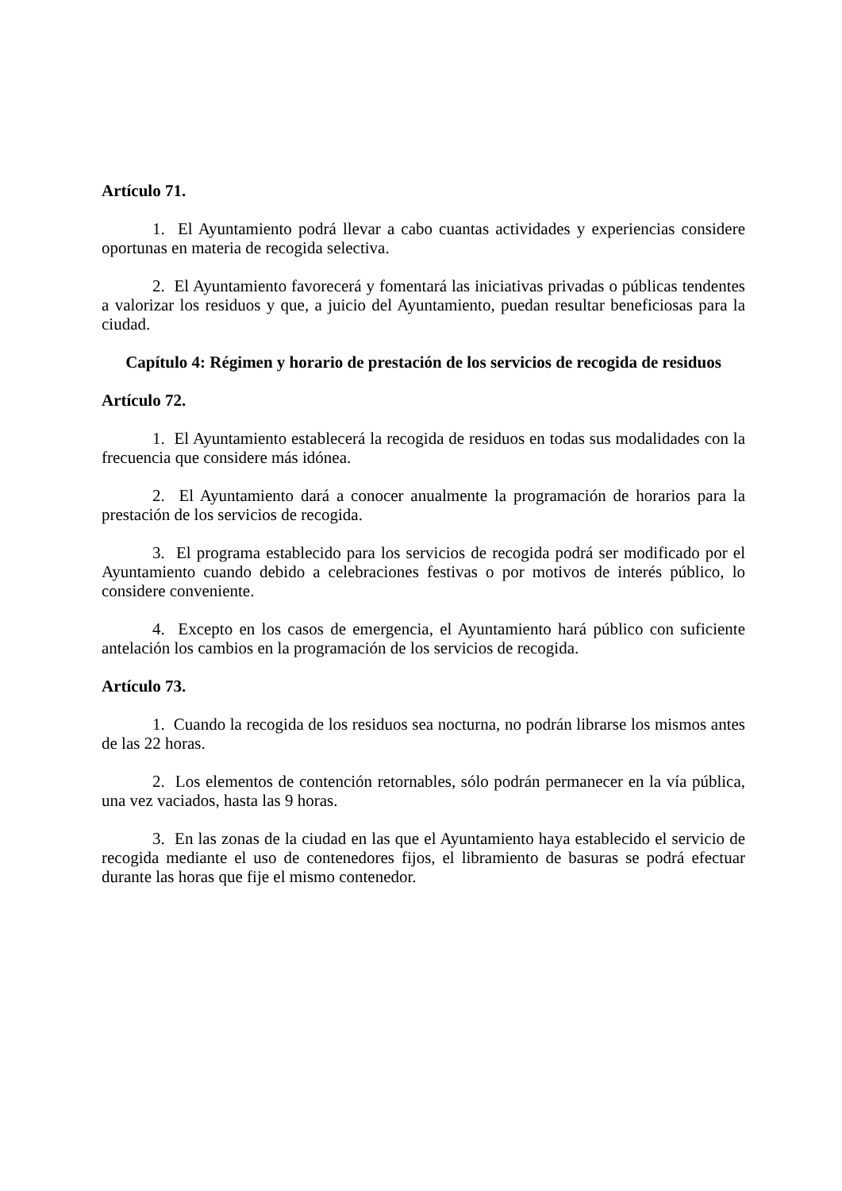Artículo 71.
1. El Ayuntamiento podrá llevar a cabo cuantas actividades y experiencias considere oportunas en materia de recogida selectiva.
2. El Ayuntamiento favorecerá y fomentará las iniciativas privadas o públicas tendentes a valorizar los residuos y que, a juicio del Ayuntamiento, puedan resultar beneficiosas para la ciudad.
Capítulo 4: Régimen y horario de prestación de los servicios de recogida de residuos
Artículo 72.
1. El Ayuntamiento establecerá la recogida de residuos en todas sus modalidades con la frecuencia que considere más idónea.
2. El Ayuntamiento dará a conocer anualmente la programación de horarios para la prestación de los servicios de recogida.
3. El programa establecido para los servicios de recogida podrá ser modificado por el Ayuntamiento cuando debido a celebraciones festivas o por motivos de interés público, lo considere conveniente.
4. Excepto en los casos de emergencia, el Ayuntamiento hará público con suficiente antelación los cambios en la programación de los servicios de recogida.
Artículo 73.
1. Cuando la recogida de los residuos sea nocturna, no podrán librarse los mismos antes de las 22 horas.
2. Los elementos de contención retornables, sólo podrán permanecer en la vía pública, una vez vaciados, hasta las 9 horas.
3. En las zonas de la ciudad en las que el Ayuntamiento haya establecido el servicio de recogida mediante el uso de contenedores fijos, el libramiento de basuras se podrá efectuar durante las horas que fije el mismo contenedor.